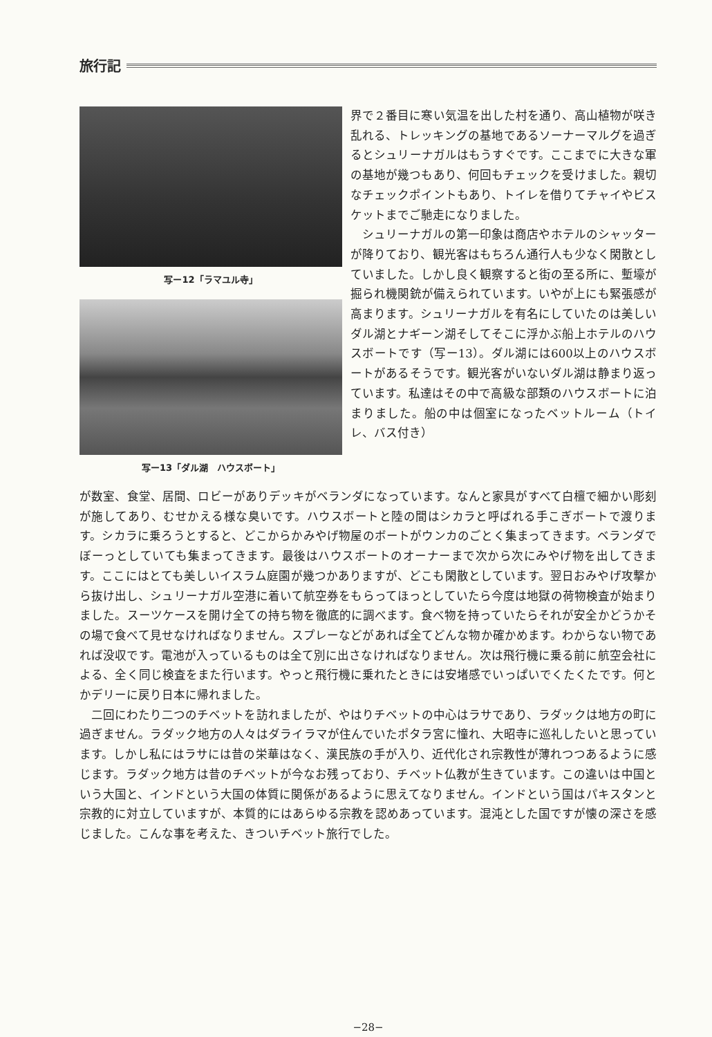旅行記
写ー12「ラマユル寺」
写ー13「ダル湖　ハウスボート」
界で２番目に寒い気温を出した村を通り、高山植物が咲き乱れる、トレッキングの基地であるソーナーマルグを過ぎるとシュリーナガルはもうすぐです。ここまでに大きな軍の基地が幾つもあり、何回もチェックを受けました。親切なチェックポイントもあり、トイレを借りてチャイやビスケットまでご馳走になりました。
シュリーナガルの第一印象は商店やホテルのシャッターが降りており、観光客はもちろん通行人も少なく閑散としていました。しかし良く観察すると街の至る所に、塹壕が掘られ機関銃が備えられています。いやが上にも緊張感が高まります。シュリーナガルを有名にしていたのは美しいダル湖とナギーン湖そしてそこに浮かぶ船上ホテルのハウスボートです（写ー13）。ダル湖には600以上のハウスボートがあるそうです。観光客がいないダル湖は静まり返っています。私達はその中で高級な部類のハウスボートに泊まりました。船の中は個室になったベットルーム（トイレ、バス付き）
が数室、食堂、居間、ロビーがありデッキがベランダになっています。なんと家具がすべて白檀で細かい彫刻が施してあり、むせかえる様な臭いです。ハウスボートと陸の間はシカラと呼ばれる手こぎボートで渡ります。シカラに乗ろうとすると、どこからかみやげ物屋のボートがウンカのごとく集まってきます。ベランダでぼーっとしていても集まってきます。最後はハウスボートのオーナーまで次から次にみやげ物を出してきます。ここにはとても美しいイスラム庭園が幾つかありますが、どこも閑散としています。翌日おみやげ攻撃から抜け出し、シュリーナガル空港に着いて航空券をもらってほっとしていたら今度は地獄の荷物検査が始まりました。スーツケースを開け全ての持ち物を徹底的に調べます。食べ物を持っていたらそれが安全かどうかその場で食べて見せなければなりません。スプレーなどがあれば全てどんな物か確かめます。わからない物であれば没収です。電池が入っているものは全て別に出さなければなりません。次は飛行機に乗る前に航空会社による、全く同じ検査をまた行います。やっと飛行機に乗れたときには安堵感でいっぱいでくたくたです。何とかデリーに戻り日本に帰れました。
二回にわたり二つのチベットを訪れましたが、やはりチベットの中心はラサであり、ラダックは地方の町に過ぎません。ラダック地方の人々はダライラマが住んでいたポタラ宮に憧れ、大昭寺に巡礼したいと思っています。しかし私にはラサには昔の栄華はなく、漢民族の手が入り、近代化され宗教性が薄れつつあるように感じます。ラダック地方は昔のチベットが今なお残っており、チベット仏教が生きています。この違いは中国という大国と、インドという大国の体質に関係があるように思えてなりません。インドという国はパキスタンと宗教的に対立していますが、本質的にはあらゆる宗教を認めあっています。混沌とした国ですが懐の深さを感じました。こんな事を考えた、きついチベット旅行でした。
−28−